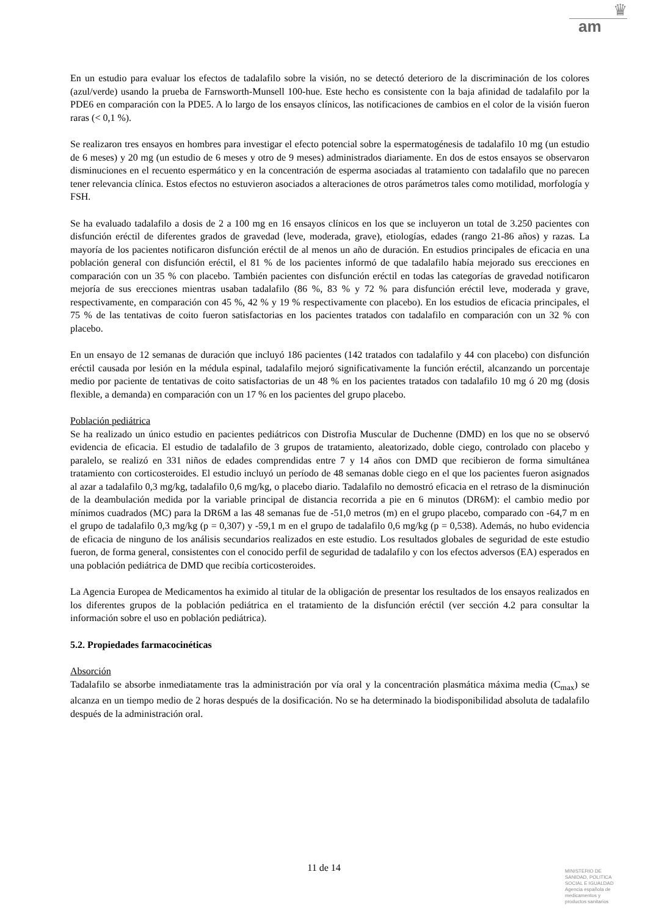♛
am
En un estudio para evaluar los efectos de tadalafilo sobre la visión, no se detectó deterioro de la discriminación de los colores (azul/verde) usando la prueba de Farnsworth-Munsell 100-hue. Este hecho es consistente con la baja afinidad de tadalafilo por la PDE6 en comparación con la PDE5. A lo largo de los ensayos clínicos, las notificaciones de cambios en el color de la visión fueron raras (< 0,1 %).
Se realizaron tres ensayos en hombres para investigar el efecto potencial sobre la espermatogénesis de tadalafilo 10 mg (un estudio de 6 meses) y 20 mg (un estudio de 6 meses y otro de 9 meses) administrados diariamente. En dos de estos ensayos se observaron disminuciones en el recuento espermático y en la concentración de esperma asociadas al tratamiento con tadalafilo que no parecen tener relevancia clínica. Estos efectos no estuvieron asociados a alteraciones de otros parámetros tales como motilidad, morfología y FSH.
Se ha evaluado tadalafilo a dosis de 2 a 100 mg en 16 ensayos clínicos en los que se incluyeron un total de 3.250 pacientes con disfunción eréctil de diferentes grados de gravedad (leve, moderada, grave), etiologías, edades (rango 21-86 años) y razas. La mayoría de los pacientes notificaron disfunción eréctil de al menos un año de duración. En estudios principales de eficacia en una población general con disfunción eréctil, el 81 % de los pacientes informó de que tadalafilo había mejorado sus erecciones en comparación con un 35 % con placebo. También pacientes con disfunción eréctil en todas las categorías de gravedad notificaron mejoría de sus erecciones mientras usaban tadalafilo (86 %, 83 % y 72 % para disfunción eréctil leve, moderada y grave, respectivamente, en comparación con 45 %, 42 % y 19 % respectivamente con placebo). En los estudios de eficacia principales, el 75 % de las tentativas de coito fueron satisfactorias en los pacientes tratados con tadalafilo en comparación con un 32 % con placebo.
En un ensayo de 12 semanas de duración que incluyó 186 pacientes (142 tratados con tadalafilo y 44 con placebo) con disfunción eréctil causada por lesión en la médula espinal, tadalafilo mejoró significativamente la función eréctil, alcanzando un porcentaje medio por paciente de tentativas de coito satisfactorias de un 48 % en los pacientes tratados con tadalafilo 10 mg ó 20 mg (dosis flexible, a demanda) en comparación con un 17 % en los pacientes del grupo placebo.
Población pediátrica
Se ha realizado un único estudio en pacientes pediátricos con Distrofia Muscular de Duchenne (DMD) en los que no se observó evidencia de eficacia. El estudio de tadalafilo de 3 grupos de tratamiento, aleatorizado, doble ciego, controlado con placebo y paralelo, se realizó en 331 niños de edades comprendidas entre 7 y 14 años con DMD que recibieron de forma simultánea tratamiento con corticosteroides. El estudio incluyó un período de 48 semanas doble ciego en el que los pacientes fueron asignados al azar a tadalafilo 0,3 mg/kg, tadalafilo 0,6 mg/kg, o placebo diario. Tadalafilo no demostró eficacia en el retraso de la disminución de la deambulación medida por la variable principal de distancia recorrida a pie en 6 minutos (DR6M): el cambio medio por mínimos cuadrados (MC) para la DR6M a las 48 semanas fue de -51,0 metros (m) en el grupo placebo, comparado con -64,7 m en el grupo de tadalafilo 0,3 mg/kg (p = 0,307) y -59,1 m en el grupo de tadalafilo 0,6 mg/kg (p = 0,538). Además, no hubo evidencia de eficacia de ninguno de los análisis secundarios realizados en este estudio. Los resultados globales de seguridad de este estudio fueron, de forma general, consistentes con el conocido perfil de seguridad de tadalafilo y con los efectos adversos (EA) esperados en una población pediátrica de DMD que recibía corticosteroides.
La Agencia Europea de Medicamentos ha eximido al titular de la obligación de presentar los resultados de los ensayos realizados en los diferentes grupos de la población pediátrica en el tratamiento de la disfunción eréctil (ver sección 4.2 para consultar la información sobre el uso en población pediátrica).
5.2. Propiedades farmacocinéticas
Absorción
Tadalafilo se absorbe inmediatamente tras la administración por vía oral y la concentración plasmática máxima media (C<sub>max</sub>) se alcanza en un tiempo medio de 2 horas después de la dosificación. No se ha determinado la biodisponibilidad absoluta de tadalafilo después de la administración oral.
11 de 14
MINISTERIO DE
SANIDAD, POLITICA
SOCIAL E IGUALDAD
Agencia española de
medicamentos y
productos sanitarios